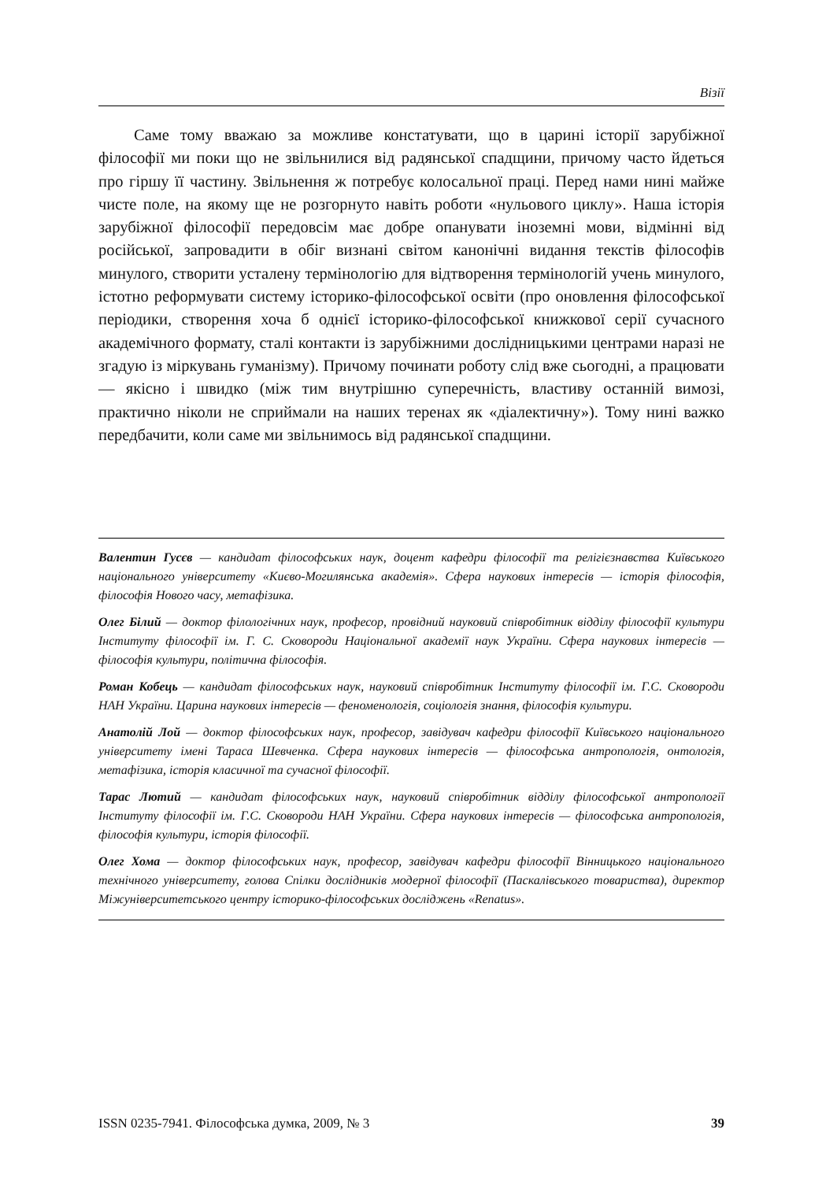Візії
Саме тому вважаю за можливе констатувати, що в царині історії зарубіжної філософії ми поки що не звільнилися від радянської спадщини, причому часто йдеться про гіршу її частину. Звільнення ж потребує колосальної праці. Перед нами нині майже чисте поле, на якому ще не розгорнуто навіть роботи «нульового циклу». Наша історія зарубіжної філософії передовсім має добре опанувати іноземні мови, відмінні від російської, запровадити в обіг визнані світом канонічні видання текстів філософів минулого, створити усталену термінологію для відтворення термінологій учень минулого, істотно реформувати систему історико-філософської освіти (про оновлення філософської періодики, створення хоча б однієї історико-філософської книжкової серії сучасного академічного формату, сталі контакти із зарубіжними дослідницькими центрами наразі не згадую із міркувань гуманізму). Причому починати роботу слід вже сьогодні, а працювати — якісно і швидко (між тим внутрішню суперечність, властиву останній вимозі, практично ніколи не сприймали на наших теренах як «діалектичну»). Тому нині важко передбачити, коли саме ми звільнимось від радянської спадщини.
Валентин Гусєв — кандидат філософських наук, доцент кафедри філософії та релігієзнавства Київського національного університету «Києво-Могилянська академія». Сфера наукових інтересів — історія філософія, філософія Нового часу, метафізика.
Олег Білий — доктор філологічних наук, професор, провідний науковий співробітник відділу філософії культури Інституту філософії ім. Г. С. Сковороди Національної академії наук України. Сфера наукових інтересів — філософія культури, політична філософія.
Роман Кобець — кандидат філософських наук, науковий співробітник Інституту філософії ім. Г.С. Сковороди НАН України. Царина наукових інтересів — феноменологія, соціологія знання, філософія культури.
Анатолій Лой — доктор філософських наук, професор, завідувач кафедри філософії Київського національного університету імені Тараса Шевченка. Сфера наукових інтересів — філософська антропологія, онтологія, метафізика, історія класичної та сучасної філософії.
Тарас Лютий — кандидат філософських наук, науковий співробітник відділу філософської антропології Інституту філософії ім. Г.С. Сковороди НАН України. Сфера наукових інтересів — філософська антропологія, філософія культури, історія філософії.
Олег Хома — доктор філософських наук, професор, завідувач кафедри філософії Вінницького національного технічного університету, голова Спілки дослідників модерної філософії (Паскалівського товариства), директор Міжуніверситетського центру історико-філософських досліджень «Renatus».
ISSN 0235-7941. Філософська думка, 2009, № 3 39